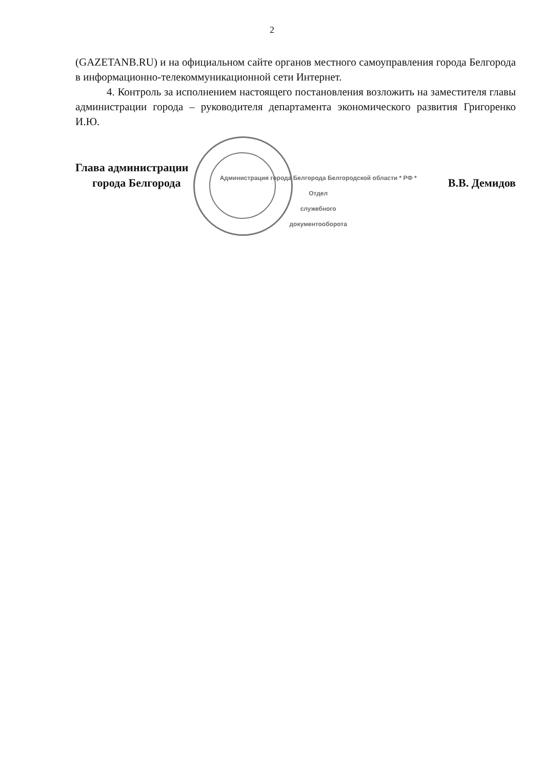2
(GAZETANB.RU) и на официальном сайте органов местного самоуправления города Белгорода в информационно-телекоммуникационной сети Интернет.
4. Контроль за исполнением настоящего постановления возложить на заместителя главы администрации города – руководителя департамента экономического развития Григоренко И.Ю.
Глава администрации
города Белгорода
Администрация города Белгорода Белгородской области * РФ *
Отдел
служебного
документооборота
В.В. Демидов